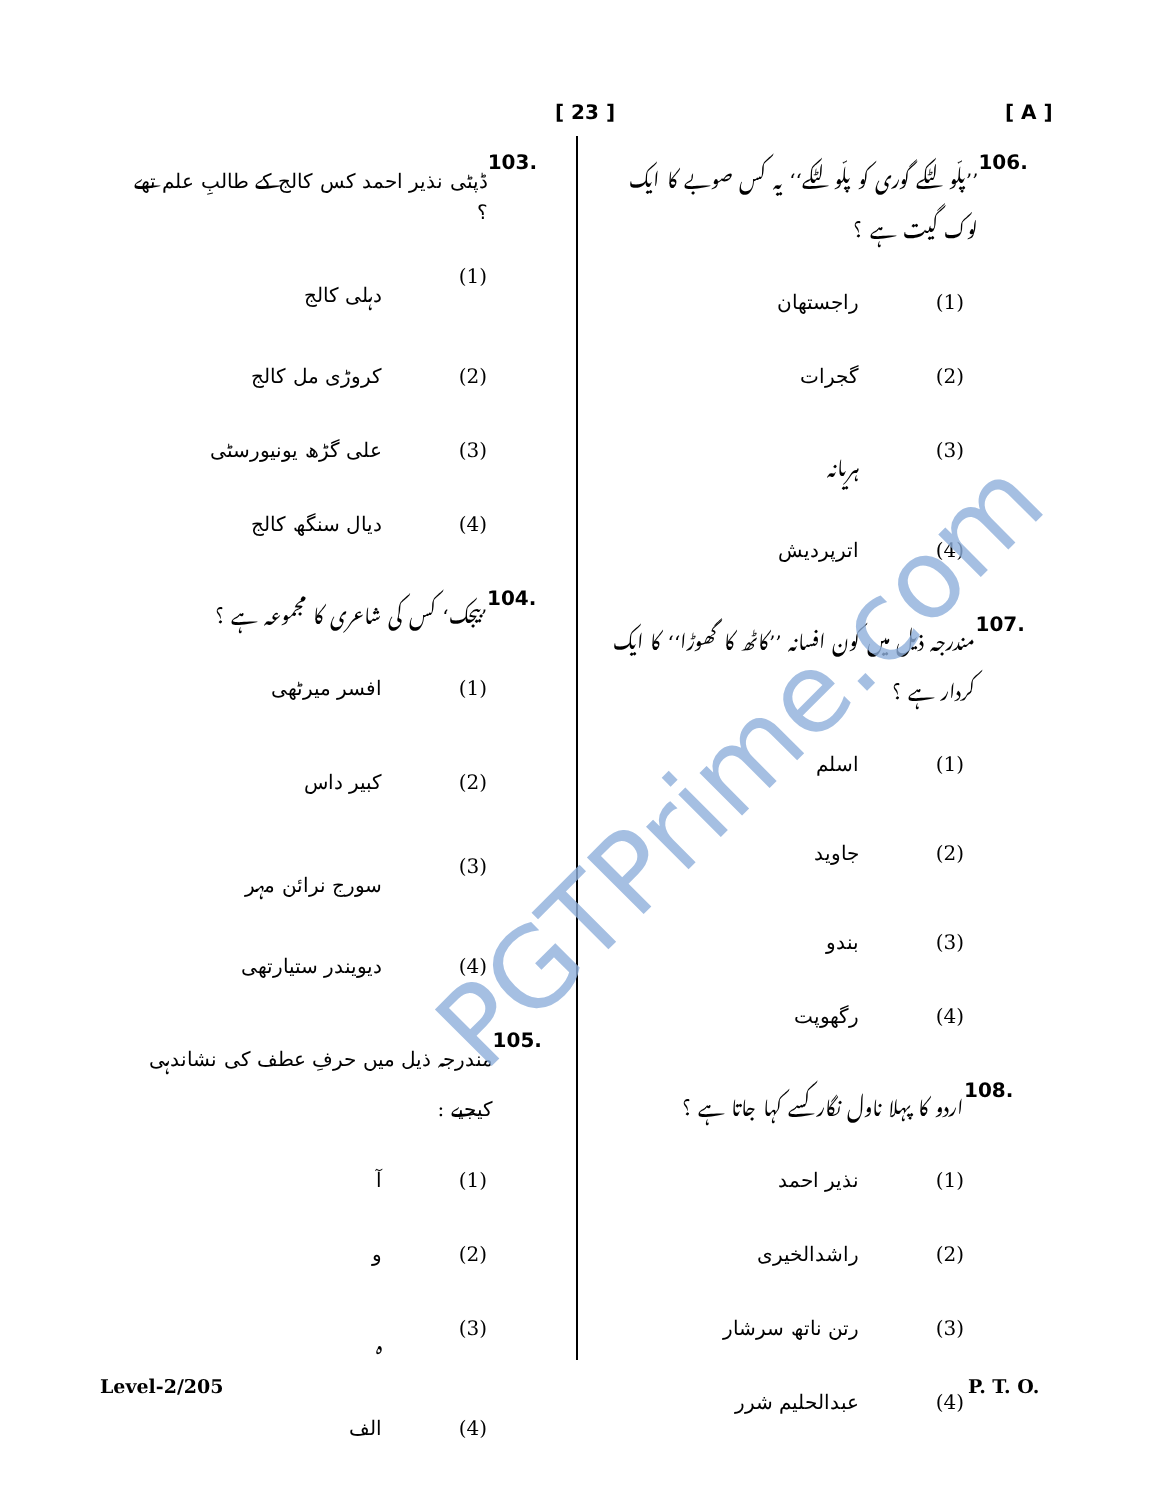[ A ]
[ 23 ]
103. ڈپٹی نذیر احمد کس کالج کے طالبِ علم تھے ؟
(1) دہلی کالج
(2) کروڑی مل کالج
(3) علی گڑھ یونیورسٹی
(4) دیال سنگھ کالج
104.’بیجک‘ کس کی شاعری کا مجموعہ ہے ؟
(1) افسر میرٹھی
(2) کبیر داس
(3) سورج نرائن مہر
(4) دیویندر ستیارتھی
105. مندرجہ ذیل میں حرفِ عطف کی نشاندہی کیجیے :
(1) آ
(2) و
(3) ہ
(4) الف
106.’’پلّو لٹکے گوری کو پلّو لٹکے‘‘ یہ کس صوبے کا ایک لوک گیت ہے ؟
(1) راجستھان
(2) گجرات
(3) ہریانہ
(4) اترپردیش
107. مندرجہ ذیل میں کون افسانہ ’’کاٹھ کا گھوڑا‘‘ کا ایک کردار ہے ؟
(1) اسلم
(2) جاوید
(3) بندو
(4) رگھوپت
108. اردو کا پہلا ناول نگار کسے کہا جاتا ہے ؟
(1) نذیر احمد
(2) راشدالخیری
(3) رتن ناتھ سرشار
(4) عبدالحلیم شرر
Level-2/205 P. T. O.
PGTPrime.com